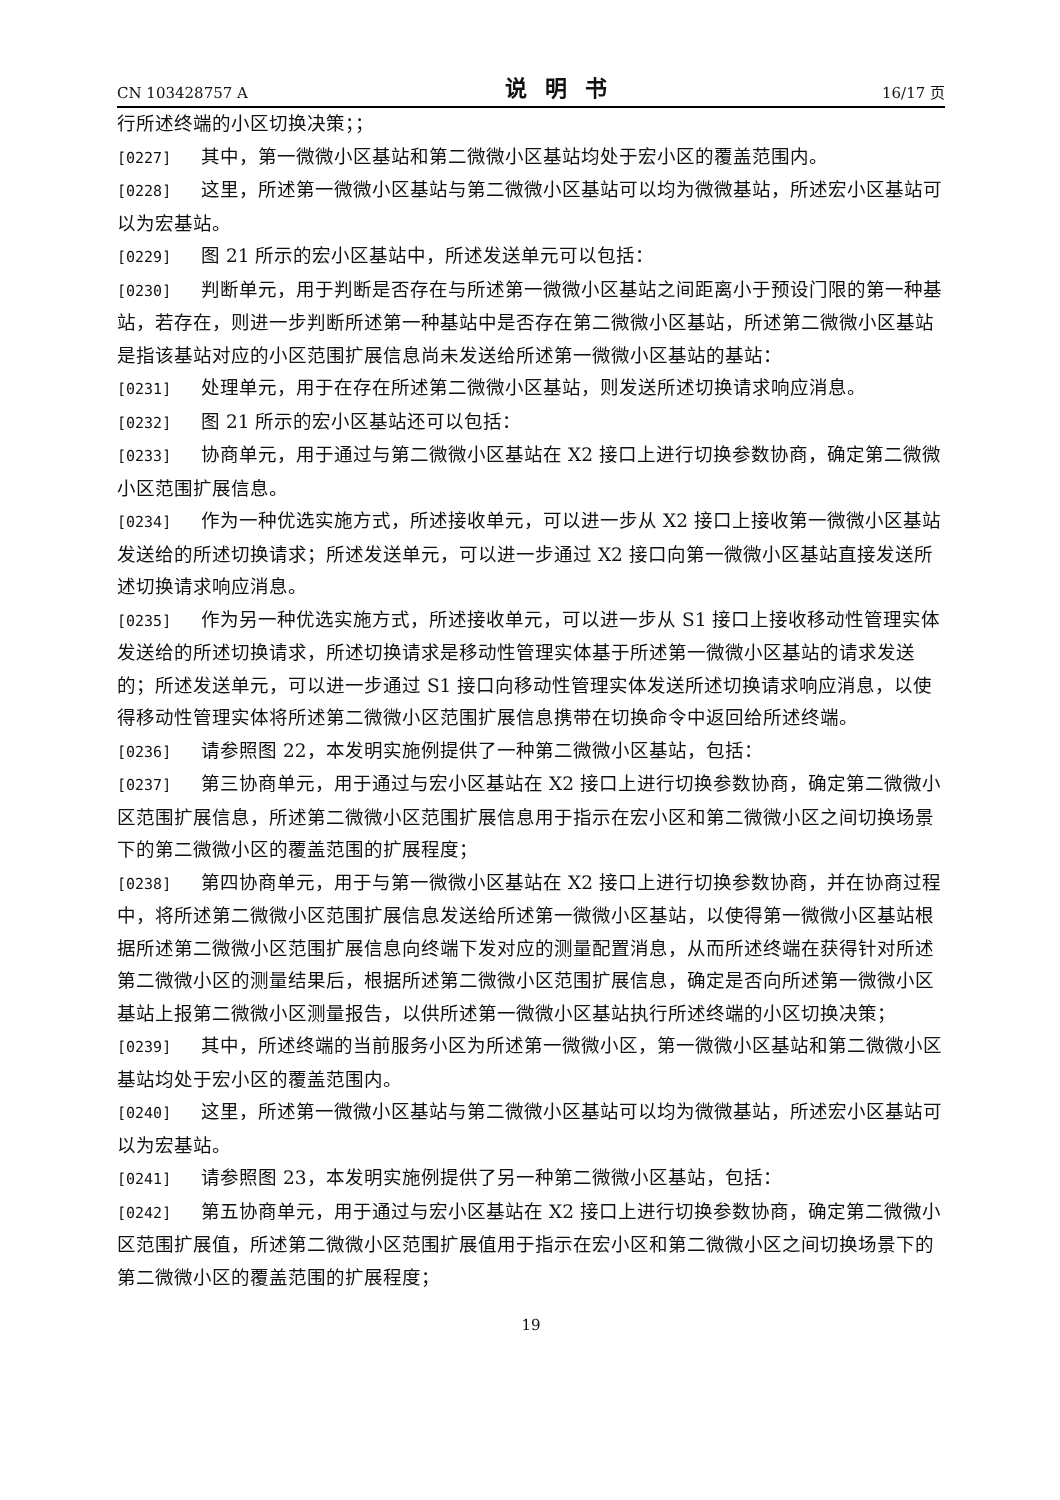CN 103428757 A 说明书 16/17 页
行所述终端的小区切换决策；；
[0227] 其中，第一微微小区基站和第二微微小区基站均处于宏小区的覆盖范围内。
[0228] 这里，所述第一微微小区基站与第二微微小区基站可以均为微微基站，所述宏小区基站可以为宏基站。
[0229] 图 21 所示的宏小区基站中，所述发送单元可以包括：
[0230] 判断单元，用于判断是否存在与所述第一微微小区基站之间距离小于预设门限的第一种基站，若存在，则进一步判断所述第一种基站中是否存在第二微微小区基站，所述第二微微小区基站是指该基站对应的小区范围扩展信息尚未发送给所述第一微微小区基站的基站：
[0231] 处理单元，用于在存在所述第二微微小区基站，则发送所述切换请求响应消息。
[0232] 图 21 所示的宏小区基站还可以包括：
[0233] 协商单元，用于通过与第二微微小区基站在 X2 接口上进行切换参数协商，确定第二微微小区范围扩展信息。
[0234] 作为一种优选实施方式，所述接收单元，可以进一步从 X2 接口上接收第一微微小区基站发送给的所述切换请求；所述发送单元，可以进一步通过 X2 接口向第一微微小区基站直接发送所述切换请求响应消息。
[0235] 作为另一种优选实施方式，所述接收单元，可以进一步从 S1 接口上接收移动性管理实体发送给的所述切换请求，所述切换请求是移动性管理实体基于所述第一微微小区基站的请求发送的；所述发送单元，可以进一步通过 S1 接口向移动性管理实体发送所述切换请求响应消息，以使得移动性管理实体将所述第二微微小区范围扩展信息携带在切换命令中返回给所述终端。
[0236] 请参照图 22，本发明实施例提供了一种第二微微小区基站，包括：
[0237] 第三协商单元，用于通过与宏小区基站在 X2 接口上进行切换参数协商，确定第二微微小区范围扩展信息，所述第二微微小区范围扩展信息用于指示在宏小区和第二微微小区之间切换场景下的第二微微小区的覆盖范围的扩展程度；
[0238] 第四协商单元，用于与第一微微小区基站在 X2 接口上进行切换参数协商，并在协商过程中，将所述第二微微小区范围扩展信息发送给所述第一微微小区基站，以使得第一微微小区基站根据所述第二微微小区范围扩展信息向终端下发对应的测量配置消息，从而所述终端在获得针对所述第二微微小区的测量结果后，根据所述第二微微小区范围扩展信息，确定是否向所述第一微微小区基站上报第二微微小区测量报告，以供所述第一微微小区基站执行所述终端的小区切换决策；
[0239] 其中，所述终端的当前服务小区为所述第一微微小区，第一微微小区基站和第二微微小区基站均处于宏小区的覆盖范围内。
[0240] 这里，所述第一微微小区基站与第二微微小区基站可以均为微微基站，所述宏小区基站可以为宏基站。
[0241] 请参照图 23，本发明实施例提供了另一种第二微微小区基站，包括：
[0242] 第五协商单元，用于通过与宏小区基站在 X2 接口上进行切换参数协商，确定第二微微小区范围扩展值，所述第二微微小区范围扩展值用于指示在宏小区和第二微微小区之间切换场景下的第二微微小区的覆盖范围的扩展程度；
19